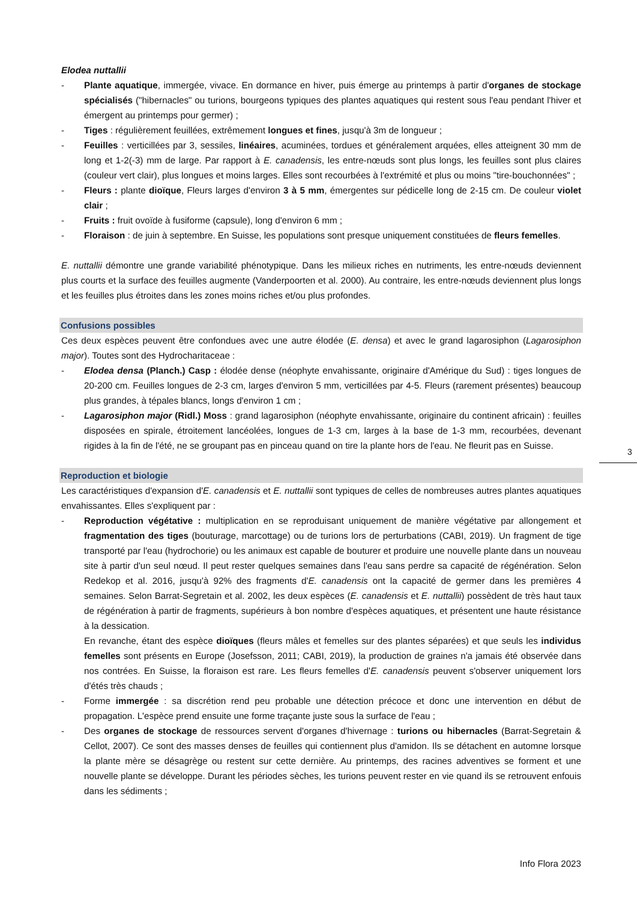Elodea nuttallii
- Plante aquatique, immergée, vivace. En dormance en hiver, puis émerge au printemps à partir d'organes de stockage spécialisés ("hibernacles" ou turions, bourgeons typiques des plantes aquatiques qui restent sous l'eau pendant l'hiver et émergent au printemps pour germer) ;
- Tiges : régulièrement feuillées, extrêmement longues et fines, jusqu'à 3m de longueur ;
- Feuilles : verticillées par 3, sessiles, linéaires, acuminées, tordues et généralement arquées, elles atteignent 30 mm de long et 1-2(-3) mm de large. Par rapport à E. canadensis, les entre-nœuds sont plus longs, les feuilles sont plus claires (couleur vert clair), plus longues et moins larges. Elles sont recourbées à l'extrémité et plus ou moins "tire-bouchonnées" ;
- Fleurs : plante dioïque, Fleurs larges d'environ 3 à 5 mm, émergentes sur pédicelle long de 2-15 cm. De couleur violet clair ;
- Fruits : fruit ovoïde à fusiforme (capsule), long d'environ 6 mm ;
- Floraison : de juin à septembre. En Suisse, les populations sont presque uniquement constituées de fleurs femelles.
E. nuttallii démontre une grande variabilité phénotypique. Dans les milieux riches en nutriments, les entre-nœuds deviennent plus courts et la surface des feuilles augmente (Vanderpoorten et al. 2000). Au contraire, les entre-nœuds deviennent plus longs et les feuilles plus étroites dans les zones moins riches et/ou plus profondes.
Confusions possibles
Ces deux espèces peuvent être confondues avec une autre élodée (E. densa) et avec le grand lagarosiphon (Lagarosiphon major). Toutes sont des Hydrocharitaceae :
- Elodea densa (Planch.) Casp : élodée dense (néophyte envahissante, originaire d'Amérique du Sud) : tiges longues de 20-200 cm. Feuilles longues de 2-3 cm, larges d'environ 5 mm, verticillées par 4-5. Fleurs (rarement présentes) beaucoup plus grandes, à tépales blancs, longs d'environ 1 cm ;
- Lagarosiphon major (Ridl.) Moss : grand lagarosiphon (néophyte envahissante, originaire du continent africain) : feuilles disposées en spirale, étroitement lancéolées, longues de 1-3 cm, larges à la base de 1-3 mm, recourbées, devenant rigides à la fin de l'été, ne se groupant pas en pinceau quand on tire la plante hors de l'eau. Ne fleurit pas en Suisse.
Reproduction et biologie
Les caractéristiques d'expansion d'E. canadensis et E. nuttallii sont typiques de celles de nombreuses autres plantes aquatiques envahissantes. Elles s'expliquent par :
- Reproduction végétative : multiplication en se reproduisant uniquement de manière végétative par allongement et fragmentation des tiges (bouturage, marcottage) ou de turions lors de perturbations (CABI, 2019). Un fragment de tige transporté par l'eau (hydrochorie) ou les animaux est capable de bouturer et produire une nouvelle plante dans un nouveau site à partir d'un seul nœud. Il peut rester quelques semaines dans l'eau sans perdre sa capacité de régénération. Selon Redekop et al. 2016, jusqu'à 92% des fragments d'E. canadensis ont la capacité de germer dans les premières 4 semaines. Selon Barrat-Segretain et al. 2002, les deux espèces (E. canadensis et E. nuttallii) possèdent de très haut taux de régénération à partir de fragments, supérieurs à bon nombre d'espèces aquatiques, et présentent une haute résistance à la dessication.
En revanche, étant des espèce dioïques (fleurs mâles et femelles sur des plantes séparées) et que seuls les individus femelles sont présents en Europe (Josefsson, 2011; CABI, 2019), la production de graines n'a jamais été observée dans nos contrées. En Suisse, la floraison est rare. Les fleurs femelles d'E. canadensis peuvent s'observer uniquement lors d'étés très chauds ;
- Forme immergée : sa discrétion rend peu probable une détection précoce et donc une intervention en début de propagation. L'espèce prend ensuite une forme traçante juste sous la surface de l'eau ;
- Des organes de stockage de ressources servent d'organes d'hivernage : turions ou hibernacles (Barrat-Segretain & Cellot, 2007). Ce sont des masses denses de feuilles qui contiennent plus d'amidon. Ils se détachent en automne lorsque la plante mère se désagrège ou restent sur cette dernière. Au printemps, des racines adventives se forment et une nouvelle plante se développe. Durant les périodes sèches, les turions peuvent rester en vie quand ils se retrouvent enfouis dans les sédiments ;
3
Info Flora 2023